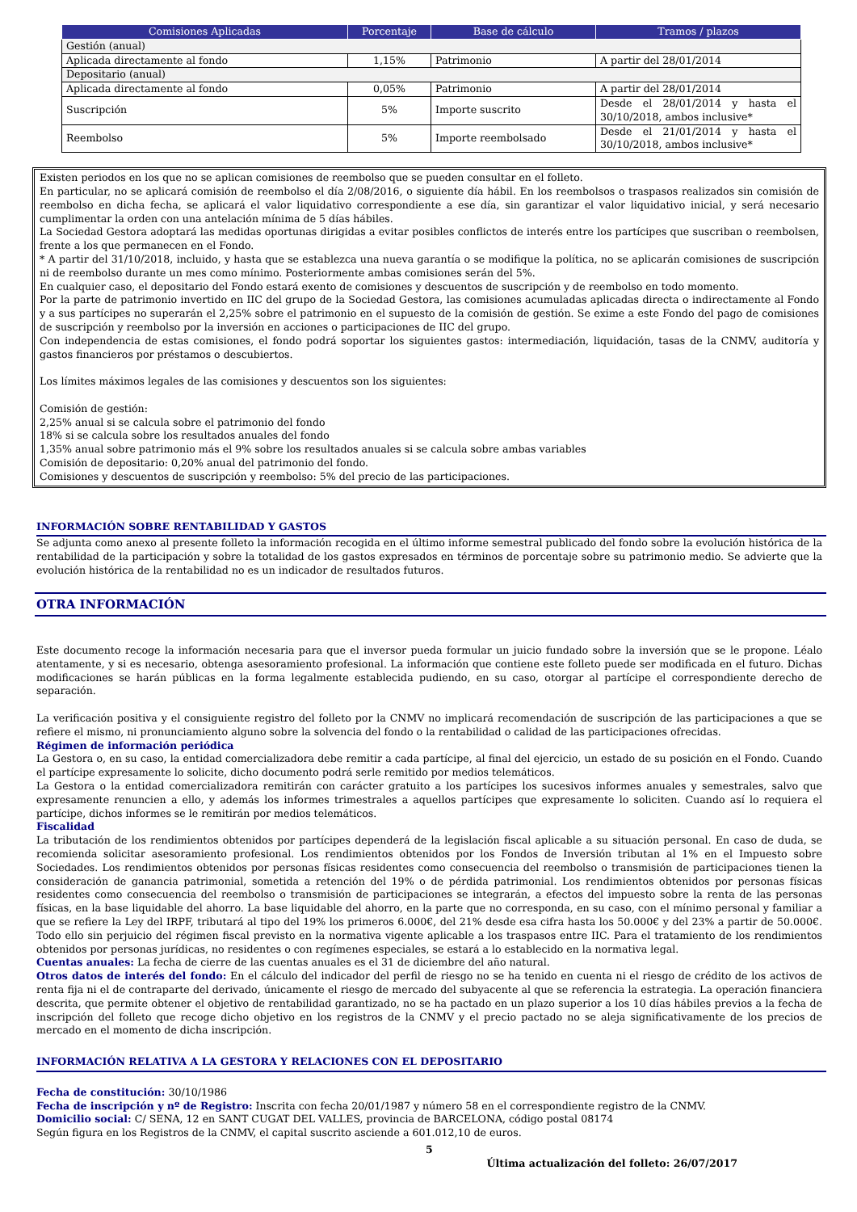| Comisiones Aplicadas | Porcentaje | Base de cálculo | Tramos / plazos |
| --- | --- | --- | --- |
| Gestión (anual) | | | |
| Aplicada directamente al fondo | 1,15% | Patrimonio | A partir del 28/01/2014 |
| Depositario (anual) | | | |
| Aplicada directamente al fondo | 0,05% | Patrimonio | A partir del 28/01/2014 |
| Suscripción | 5% | Importe suscrito | Desde el 28/01/2014 y hasta el 30/10/2018, ambos inclusive* |
| Reembolso | 5% | Importe reembolsado | Desde el 21/01/2014 y hasta el 30/10/2018, ambos inclusive* |
Existen periodos en los que no se aplican comisiones de reembolso que se pueden consultar en el folleto.
En particular, no se aplicará comisión de reembolso el día 2/08/2016, o siguiente día hábil. En los reembolsos o traspasos realizados sin comisión de reembolso en dicha fecha, se aplicará el valor liquidativo correspondiente a ese día, sin garantizar el valor liquidativo inicial, y será necesario cumplimentar la orden con una antelación mínima de 5 días hábiles.
La Sociedad Gestora adoptará las medidas oportunas dirigidas a evitar posibles conflictos de interés entre los partícipes que suscriban o reembolsen, frente a los que permanecen en el Fondo.
* A partir del 31/10/2018, incluido, y hasta que se establezca una nueva garantía o se modifique la política, no se aplicarán comisiones de suscripción ni de reembolso durante un mes como mínimo. Posteriormente ambas comisiones serán del 5%.
En cualquier caso, el depositario del Fondo estará exento de comisiones y descuentos de suscripción y de reembolso en todo momento.
Por la parte de patrimonio invertido en IIC del grupo de la Sociedad Gestora, las comisiones acumuladas aplicadas directa o indirectamente al Fondo y a sus partícipes no superarán el 2,25% sobre el patrimonio en el supuesto de la comisión de gestión. Se exime a este Fondo del pago de comisiones de suscripción y reembolso por la inversión en acciones o participaciones de IIC del grupo.
Con independencia de estas comisiones, el fondo podrá soportar los siguientes gastos: intermediación, liquidación, tasas de la CNMV, auditoría y gastos financieros por préstamos o descubiertos.
Los límites máximos legales de las comisiones y descuentos son los siguientes:
Comisión de gestión:
2,25% anual si se calcula sobre el patrimonio del fondo
18% si se calcula sobre los resultados anuales del fondo
1,35% anual sobre patrimonio más el 9% sobre los resultados anuales si se calcula sobre ambas variables
Comisión de depositario: 0,20% anual del patrimonio del fondo.
Comisiones y descuentos de suscripción y reembolso: 5% del precio de las participaciones.
INFORMACIÓN SOBRE RENTABILIDAD Y GASTOS
Se adjunta como anexo al presente folleto la información recogida en el último informe semestral publicado del fondo sobre la evolución histórica de la rentabilidad de la participación y sobre la totalidad de los gastos expresados en términos de porcentaje sobre su patrimonio medio. Se advierte que la evolución histórica de la rentabilidad no es un indicador de resultados futuros.
OTRA INFORMACIÓN
Este documento recoge la información necesaria para que el inversor pueda formular un juicio fundado sobre la inversión que se le propone. Léalo atentamente, y si es necesario, obtenga asesoramiento profesional. La información que contiene este folleto puede ser modificada en el futuro. Dichas modificaciones se harán públicas en la forma legalmente establecida pudiendo, en su caso, otorgar al partícipe el correspondiente derecho de separación.
La verificación positiva y el consiguiente registro del folleto por la CNMV no implicará recomendación de suscripción de las participaciones a que se refiere el mismo, ni pronunciamiento alguno sobre la solvencia del fondo o la rentabilidad o calidad de las participaciones ofrecidas.
Régimen de información periódica
La Gestora o, en su caso, la entidad comercializadora debe remitir a cada partícipe, al final del ejercicio, un estado de su posición en el Fondo. Cuando el partícipe expresamente lo solicite, dicho documento podrá serle remitido por medios telemáticos.
La Gestora o la entidad comercializadora remitirán con carácter gratuito a los partícipes los sucesivos informes anuales y semestrales, salvo que expresamente renuncien a ello, y además los informes trimestrales a aquellos partícipes que expresamente lo soliciten. Cuando así lo requiera el partícipe, dichos informes se le remitirán por medios telemáticos.
Fiscalidad
La tributación de los rendimientos obtenidos por partícipes dependerá de la legislación fiscal aplicable a su situación personal. En caso de duda, se recomienda solicitar asesoramiento profesional. Los rendimientos obtenidos por los Fondos de Inversión tributan al 1% en el Impuesto sobre Sociedades. Los rendimientos obtenidos por personas físicas residentes como consecuencia del reembolso o transmisión de participaciones tienen la consideración de ganancia patrimonial, sometida a retención del 19% o de pérdida patrimonial. Los rendimientos obtenidos por personas físicas residentes como consecuencia del reembolso o transmisión de participaciones se integrarán, a efectos del impuesto sobre la renta de las personas físicas, en la base liquidable del ahorro. La base liquidable del ahorro, en la parte que no corresponda, en su caso, con el mínimo personal y familiar a que se refiere la Ley del IRPF, tributará al tipo del 19% los primeros 6.000€, del 21% desde esa cifra hasta los 50.000€ y del 23% a partir de 50.000€. Todo ello sin perjuicio del régimen fiscal previsto en la normativa vigente aplicable a los traspasos entre IIC. Para el tratamiento de los rendimientos obtenidos por personas jurídicas, no residentes o con regímenes especiales, se estará a lo establecido en la normativa legal.
Cuentas anuales: La fecha de cierre de las cuentas anuales es el 31 de diciembre del año natural.
Otros datos de interés del fondo: En el cálculo del indicador del perfil de riesgo no se ha tenido en cuenta ni el riesgo de crédito de los activos de renta fija ni el de contraparte del derivado, únicamente el riesgo de mercado del subyacente al que se referencia la estrategia. La operación financiera descrita, que permite obtener el objetivo de rentabilidad garantizado, no se ha pactado en un plazo superior a los 10 días hábiles previos a la fecha de inscripción del folleto que recoge dicho objetivo en los registros de la CNMV y el precio pactado no se aleja significativamente de los precios de mercado en el momento de dicha inscripción.
INFORMACIÓN RELATIVA A LA GESTORA Y RELACIONES CON EL DEPOSITARIO
Fecha de constitución: 30/10/1986
Fecha de inscripción y nº de Registro: Inscrita con fecha 20/01/1987 y número 58 en el correspondiente registro de la CNMV.
Domicilio social: C/ SENA, 12 en SANT CUGAT DEL VALLES, provincia de BARCELONA, código postal 08174
Según figura en los Registros de la CNMV, el capital suscrito asciende a 601.012,10 de euros.
5
Última actualización del folleto: 26/07/2017